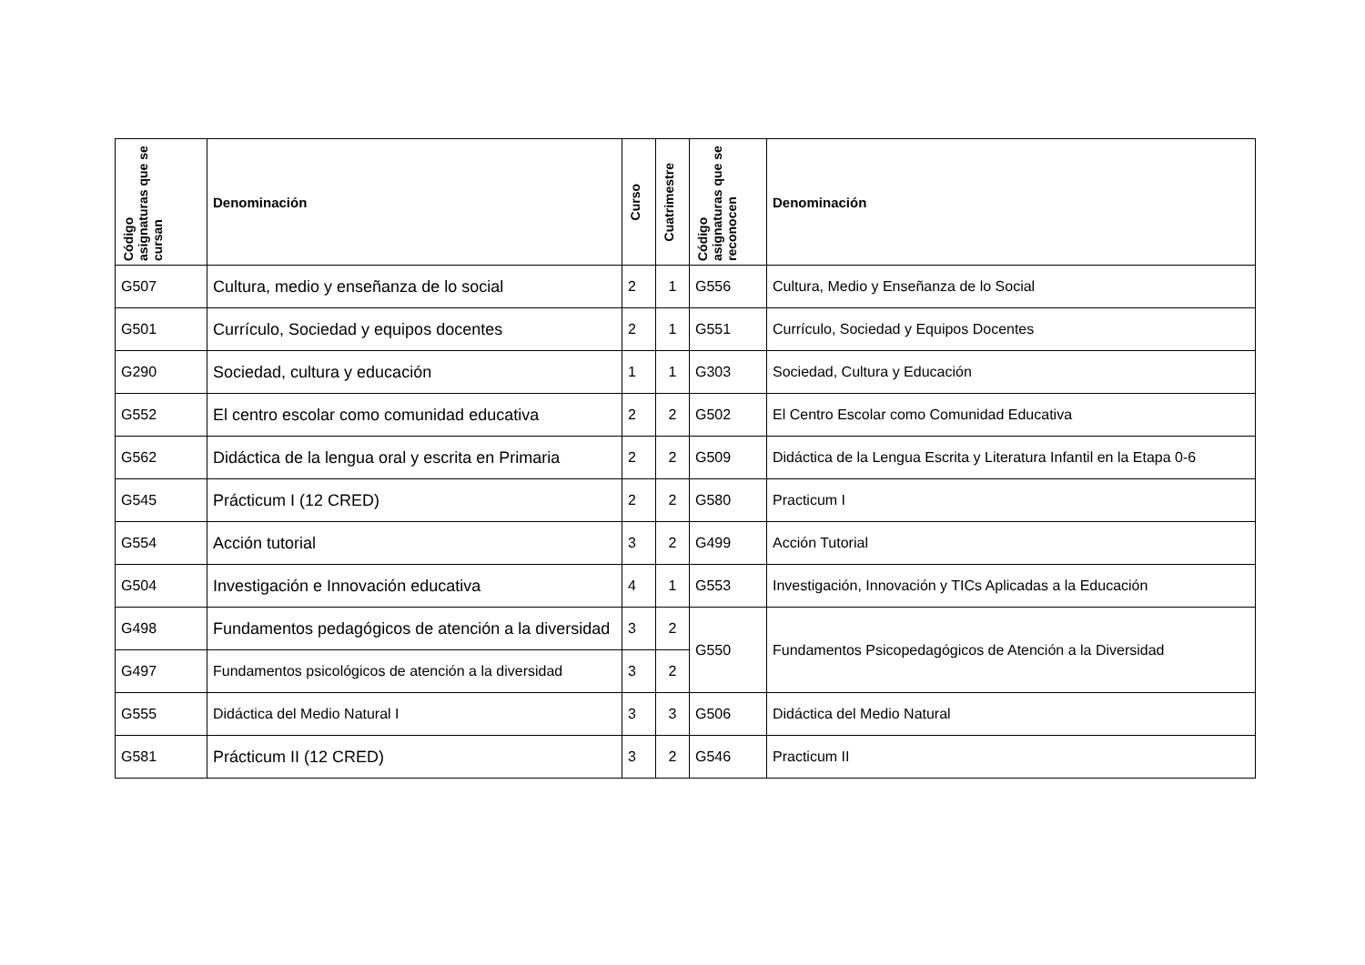| Código asignaturas que se cursan | Denominación | Curso | Cuatrimestre | Código asignaturas que se reconocen | Denominación |
| --- | --- | --- | --- | --- | --- |
| G507 | Cultura, medio y enseñanza de lo social | 2 | 1 | G556 | Cultura, Medio y Enseñanza de lo Social |
| G501 | Currículo, Sociedad y equipos docentes | 2 | 1 | G551 | Currículo, Sociedad y Equipos Docentes |
| G290 | Sociedad, cultura y educación | 1 | 1 | G303 | Sociedad, Cultura y Educación |
| G552 | El centro escolar como comunidad educativa | 2 | 2 | G502 | El Centro Escolar como Comunidad Educativa |
| G562 | Didáctica de la lengua oral y escrita en Primaria | 2 | 2 | G509 | Didáctica de la Lengua Escrita y Literatura Infantil en la Etapa 0-6 |
| G545 | Prácticum I (12 CRED) | 2 | 2 | G580 | Practicum I |
| G554 | Acción tutorial | 3 | 2 | G499 | Acción Tutorial |
| G504 | Investigación e Innovación educativa | 4 | 1 | G553 | Investigación, Innovación y TICs Aplicadas a la Educación |
| G498 | Fundamentos pedagógicos de atención a la diversidad | 3 | 2 | G550 | Fundamentos Psicopedagógicos de Atención a la Diversidad |
| G497 | Fundamentos psicológicos de atención a la diversidad | 3 | 2 | | |
| G555 | Didáctica del Medio Natural I | 3 | 3 | G506 | Didáctica del Medio Natural |
| G581 | Prácticum II (12 CRED) | 3 | 2 | G546 | Practicum II |